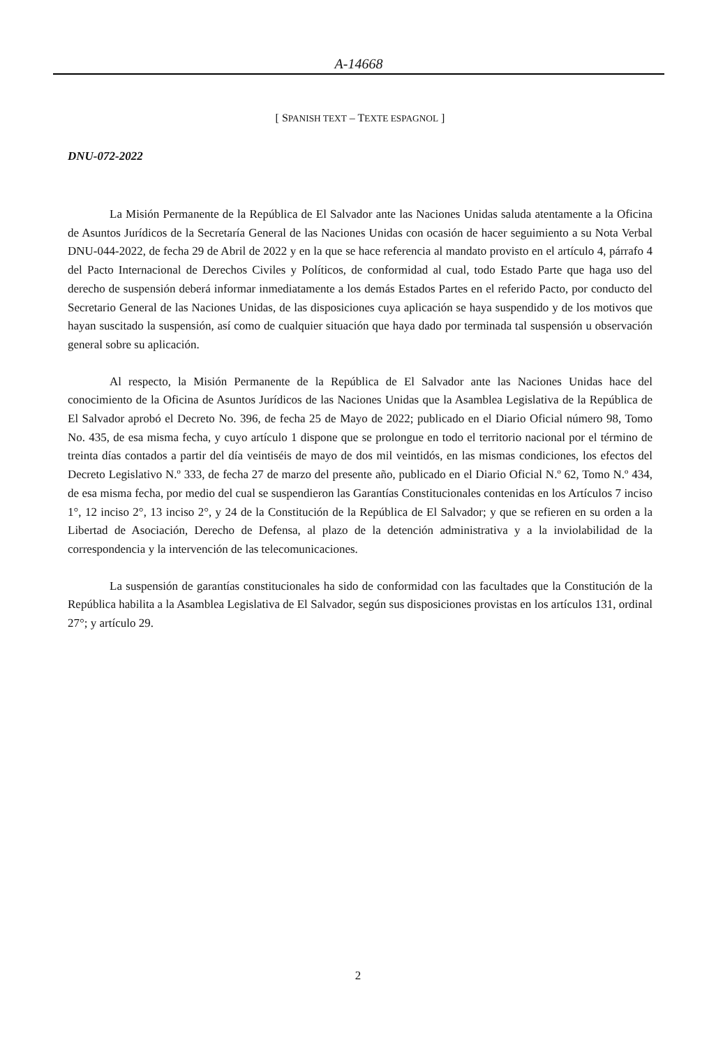A-14668
[ SPANISH TEXT – TEXTE ESPAGNOL ]
DNU-072-2022
La Misión Permanente de la República de El Salvador ante las Naciones Unidas saluda atentamente a la Oficina de Asuntos Jurídicos de la Secretaría General de las Naciones Unidas con ocasión de hacer seguimiento a su Nota Verbal DNU-044-2022, de fecha 29 de Abril de 2022 y en la que se hace referencia al mandato provisto en el artículo 4, párrafo 4 del Pacto Internacional de Derechos Civiles y Políticos, de conformidad al cual, todo Estado Parte que haga uso del derecho de suspensión deberá informar inmediatamente a los demás Estados Partes en el referido Pacto, por conducto del Secretario General de las Naciones Unidas, de las disposiciones cuya aplicación se haya suspendido y de los motivos que hayan suscitado la suspensión, así como de cualquier situación que haya dado por terminada tal suspensión u observación general sobre su aplicación.
Al respecto, la Misión Permanente de la República de El Salvador ante las Naciones Unidas hace del conocimiento de la Oficina de Asuntos Jurídicos de las Naciones Unidas que la Asamblea Legislativa de la República de El Salvador aprobó el Decreto No. 396, de fecha 25 de Mayo de 2022; publicado en el Diario Oficial número 98, Tomo No. 435, de esa misma fecha, y cuyo artículo 1 dispone que se prolongue en todo el territorio nacional por el término de treinta días contados a partir del día veintiséis de mayo de dos mil veintidós, en las mismas condiciones, los efectos del Decreto Legislativo N.º 333, de fecha 27 de marzo del presente año, publicado en el Diario Oficial N.º 62, Tomo N.º 434, de esa misma fecha, por medio del cual se suspendieron las Garantías Constitucionales contenidas en los Artículos 7 inciso 1°, 12 inciso 2°, 13 inciso 2°, y 24 de la Constitución de la República de El Salvador; y que se refieren en su orden a la Libertad de Asociación, Derecho de Defensa, al plazo de la detención administrativa y a la inviolabilidad de la correspondencia y la intervención de las telecomunicaciones.
La suspensión de garantías constitucionales ha sido de conformidad con las facultades que la Constitución de la República habilita a la Asamblea Legislativa de El Salvador, según sus disposiciones provistas en los artículos 131, ordinal 27°; y artículo 29.
2